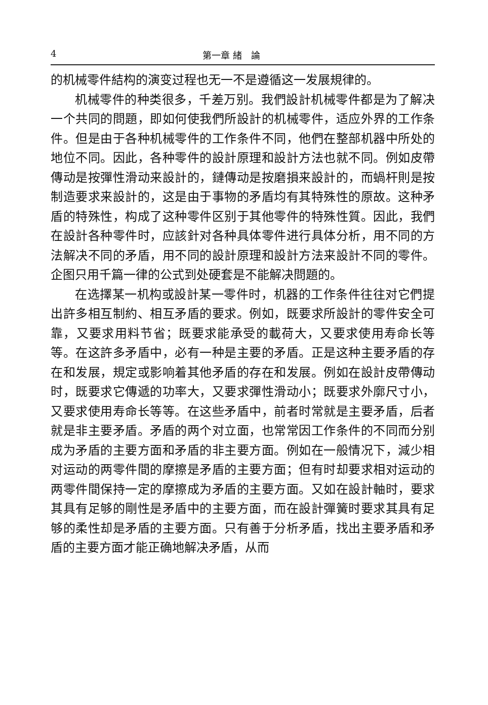4 第一章 緒　論
的机械零件結构的演变过程也无一不是遵循这一发展規律的。
机械零件的种类很多，千差万别。我們設計机械零件都是为了解决一个共同的問題，即如何使我們所設計的机械零件，适应外界的工作条件。但是由于各种机械零件的工作条件不同，他們在整部机器中所处的地位不同。因此，各种零件的設計原理和設計方法也就不同。例如皮帶傳动是按彈性滑动来設計的，鏈傳动是按磨損来設計的，而蝸杆則是按制造要求来設計的，这是由于事物的矛盾均有其特殊性的原故。这种矛盾的特殊性，构成了这种零件区别于其他零件的特殊性質。因此，我們在設計各种零件时，应該針对各种具体零件进行具体分析，用不同的方法解决不同的矛盾，用不同的設計原理和設計方法来設計不同的零件。企图只用千篇一律的公式到处硬套是不能解决問題的。
在选擇某一机构或設計某一零件时，机器的工作条件往往对它們提出許多相互制約、相互矛盾的要求。例如，既要求所設計的零件安全可靠，又要求用料节省；既要求能承受的載荷大，又要求使用寿命长等等。在这許多矛盾中，必有一种是主要的矛盾。正是这种主要矛盾的存在和发展，規定或影响着其他矛盾的存在和发展。例如在設計皮帶傳动时，既要求它傳遞的功率大，又要求彈性滑动小；既要求外廓尺寸小，又要求使用寿命长等等。在这些矛盾中，前者时常就是主要矛盾，后者就是非主要矛盾。矛盾的两个对立面，也常常因工作条件的不同而分别成为矛盾的主要方面和矛盾的非主要方面。例如在一般情况下，減少相对运动的两零件間的摩擦是矛盾的主要方面；但有时却要求相对运动的两零件間保持一定的摩擦成为矛盾的主要方面。又如在設計軸时，要求其具有足够的剛性是矛盾中的主要方面，而在設計彈簧时要求其具有足够的柔性却是矛盾的主要方面。只有善于分析矛盾，找出主要矛盾和矛盾的主要方面才能正确地解决矛盾，从而